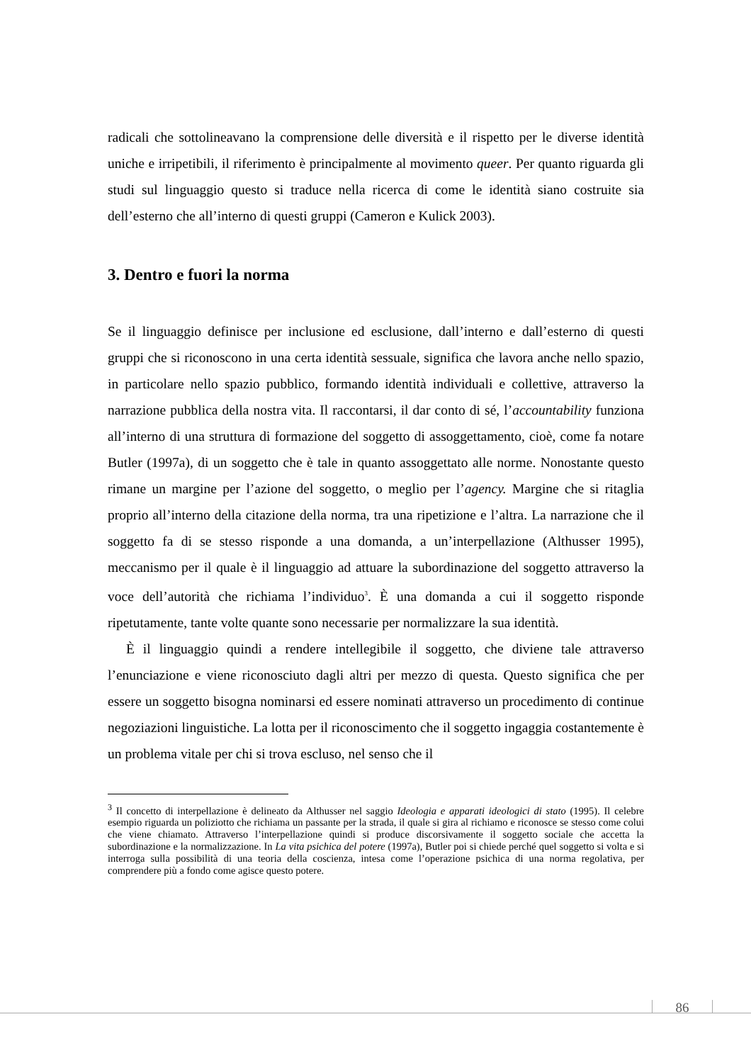radicali che sottolineavano la comprensione delle diversità e il rispetto per le diverse identità uniche e irripetibili, il riferimento è principalmente al movimento queer. Per quanto riguarda gli studi sul linguaggio questo si traduce nella ricerca di come le identità siano costruite sia dell’esterno che all’interno di questi gruppi (Cameron e Kulick 2003).
3. Dentro e fuori la norma
Se il linguaggio definisce per inclusione ed esclusione, dall’interno e dall’esterno di questi gruppi che si riconoscono in una certa identità sessuale, significa che lavora anche nello spazio, in particolare nello spazio pubblico, formando identità individuali e collettive, attraverso la narrazione pubblica della nostra vita. Il raccontarsi, il dar conto di sé, l’accountability funziona all’interno di una struttura di formazione del soggetto di assoggettamento, cioè, come fa notare Butler (1997a), di un soggetto che è tale in quanto assoggettato alle norme. Nonostante questo rimane un margine per l’azione del soggetto, o meglio per l’agency. Margine che si ritaglia proprio all’interno della citazione della norma, tra una ripetizione e l’altra. La narrazione che il soggetto fa di se stesso risponde a una domanda, a un’interpellazione (Althusser 1995), meccanismo per il quale è il linguaggio ad attuare la subordinazione del soggetto attraverso la voce dell’autorità che richiama l’individuo<sup>3</sup>. È una domanda a cui il soggetto risponde ripetutamente, tante volte quante sono necessarie per normalizzare la sua identità.
È il linguaggio quindi a rendere intellegibile il soggetto, che diviene tale attraverso l’enunciazione e viene riconosciuto dagli altri per mezzo di questa. Questo significa che per essere un soggetto bisogna nominarsi ed essere nominati attraverso un procedimento di continue negoziazioni linguistiche. La lotta per il riconoscimento che il soggetto ingaggia costantemente è un problema vitale per chi si trova escluso, nel senso che il
<sup>3</sup> Il concetto di interpellazione è delineato da Althusser nel saggio Ideologia e apparati ideologici di stato (1995). Il celebre esempio riguarda un poliziotto che richiama un passante per la strada, il quale si gira al richiamo e riconosce se stesso come colui che viene chiamato. Attraverso l’interpellazione quindi si produce discorsivamente il soggetto sociale che accetta la subordinazione e la normalizzazione. In La vita psichica del potere (1997a), Butler poi si chiede perché quel soggetto si volta e si interroga sulla possibilità di una teoria della coscienza, intesa come l’operazione psichica di una norma regolativa, per comprendere più a fondo come agisce questo potere.
86